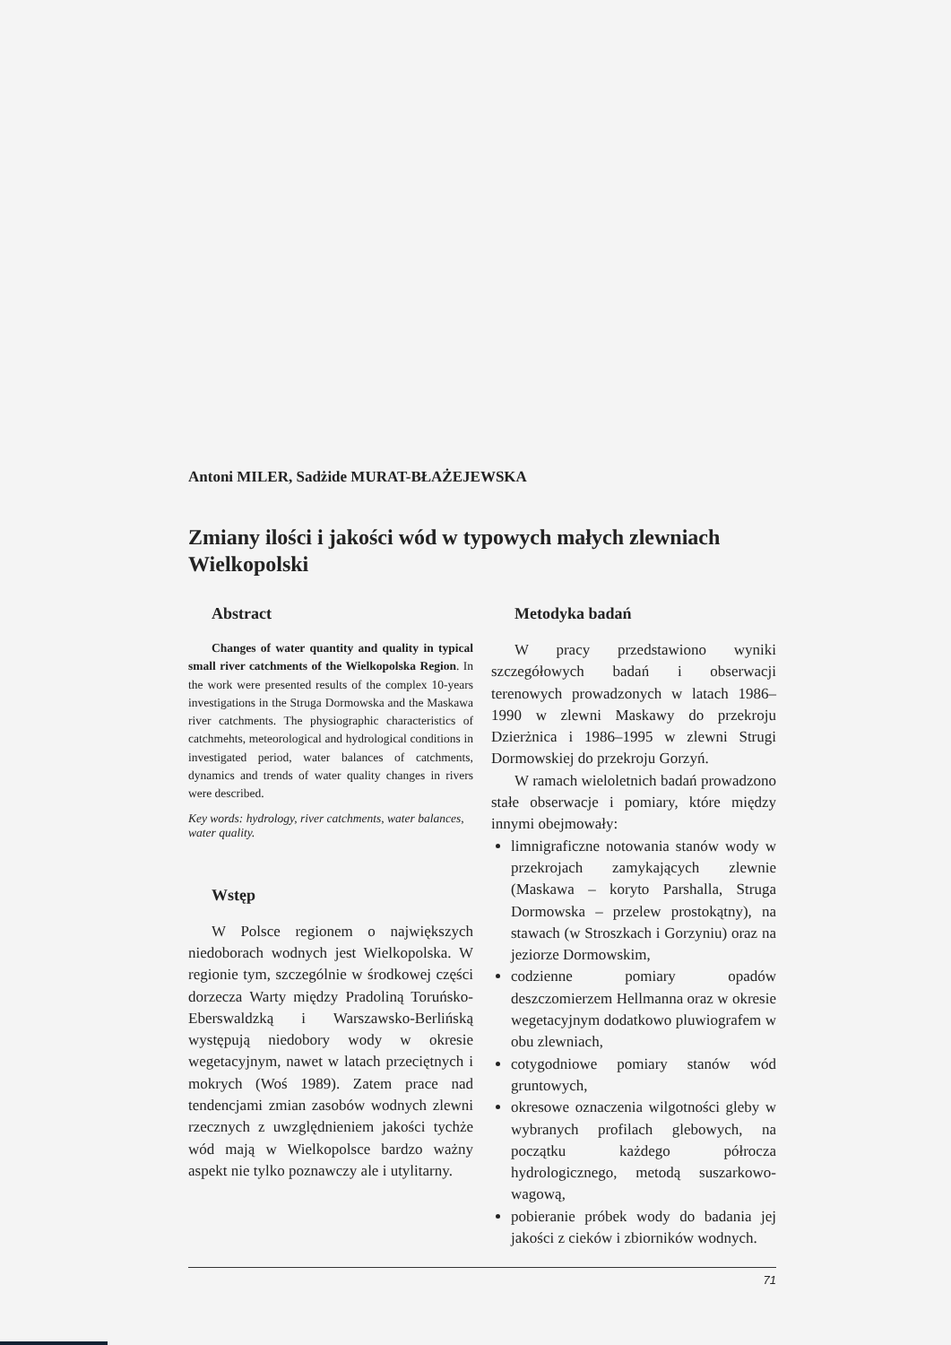Antoni MILER, Sadżide MURAT-BŁAŻEJEWSKA
Zmiany ilości i jakości wód w typowych małych zlewniach Wielkopolski
Abstract
Changes of water quantity and quality in typical small river catchments of the Wielkopolska Region. In the work were presented results of the complex 10-years investigations in the Struga Dormowska and the Maskawa river catchments. The physiographic characteristics of catchmehts, meteorological and hydrological conditions in investigated period, water balances of catchments, dynamics and trends of water quality changes in rivers were described.
Key words: hydrology, river catchments, water balances, water quality.
Wstęp
W Polsce regionem o największych niedoborach wodnych jest Wielkopolska. W regionie tym, szczególnie w środkowej części dorzecza Warty między Pradoliną Toruńsko-Eberswaldzką i Warszawsko-Berlińską występują niedobory wody w okresie wegetacyjnym, nawet w latach przeciętnych i mokrych (Woś 1989). Zatem prace nad tendencjami zmian zasobów wodnych zlewni rzecznych z uwzględnieniem jakości tychże wód mają w Wielkopolsce bardzo ważny aspekt nie tylko poznawczy ale i utylitarny.
Metodyka badań
W pracy przedstawiono wyniki szczegółowych badań i obserwacji terenowych prowadzonych w latach 1986–1990 w zlewni Maskawy do przekroju Dzierżnica i 1986–1995 w zlewni Strugi Dormowskiej do przekroju Gorzyń.
W ramach wieloletnich badań prowadzono stałe obserwacje i pomiary, które między innymi obejmowały:
limnigraficzne notowania stanów wody w przekrojach zamykających zlewnie (Maskawa – koryto Parshalla, Struga Dormowska – przelew prostokątny), na stawach (w Stroszkach i Gorzyniu) oraz na jeziorze Dormowskim,
codzienne pomiary opadów deszczomierzem Hellmanna oraz w okresie wegetacyjnym dodatkowo pluwiografem w obu zlewniach,
cotygodniowe pomiary stanów wód gruntowych,
okresowe oznaczenia wilgotności gleby w wybranych profilach glebowych, na początku każdego półrocza hydrologicznego, metodą suszarkowo-wagową,
pobieranie próbek wody do badania jej jakości z cieków i zbiorników wodnych.
71